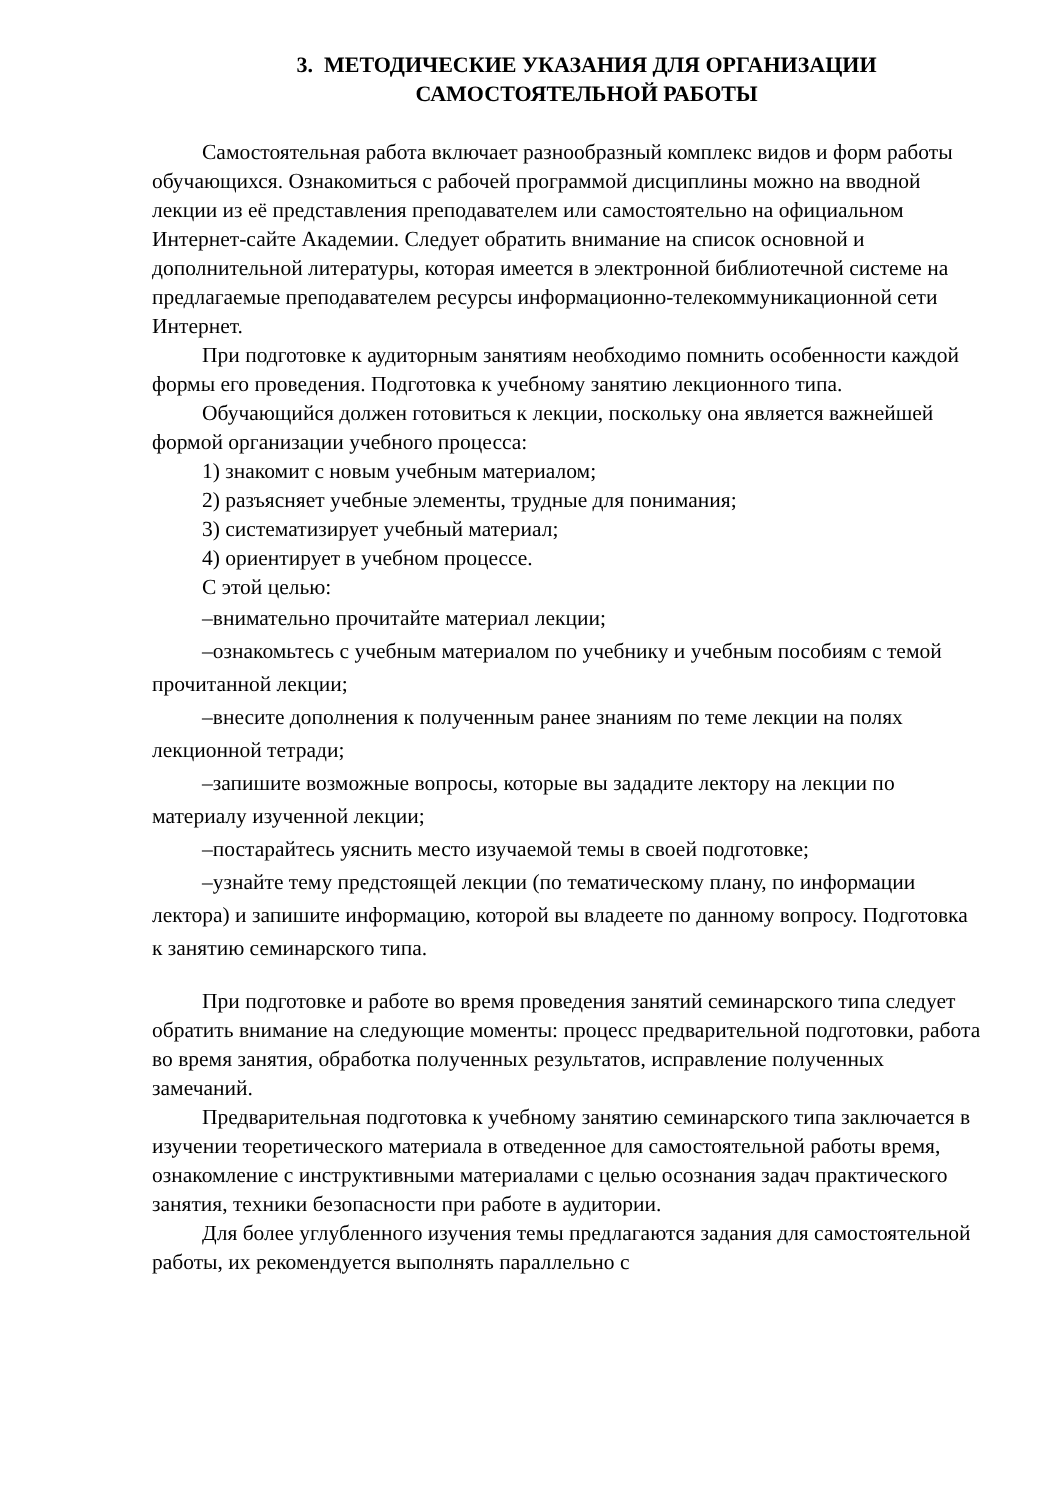3. МЕТОДИЧЕСКИЕ УКАЗАНИЯ ДЛЯ ОРГАНИЗАЦИИ
САМОСТОЯТЕЛЬНОЙ РАБОТЫ
Самостоятельная работа включает разнообразный комплекс видов и форм работы обучающихся. Ознакомиться с рабочей программой дисциплины можно на вводной лекции из её представления преподавателем или самостоятельно на официальном Интернет-сайте Академии. Следует обратить внимание на список основной и дополнительной литературы, которая имеется в электронной библиотечной системе на предлагаемые преподавателем ресурсы информационно-телекоммуникационной сети Интернет.
При подготовке к аудиторным занятиям необходимо помнить особенности каждой формы его проведения. Подготовка к учебному занятию лекционного типа.
Обучающийся должен готовиться к лекции, поскольку она является важнейшей формой организации учебного процесса:
1) знакомит с новым учебным материалом;
2) разъясняет учебные элементы, трудные для понимания;
3) систематизирует учебный материал;
4) ориентирует в учебном процессе.
С этой целью:
–внимательно прочитайте материал лекции;
–ознакомьтесь с учебным материалом по учебнику и учебным пособиям с темой прочитанной лекции;
–внесите дополнения к полученным ранее знаниям по теме лекции на полях лекционной тетради;
–запишите возможные вопросы, которые вы зададите лектору на лекции по материалу изученной лекции;
–постарайтесь уяснить место изучаемой темы в своей подготовке;
–узнайте тему предстоящей лекции (по тематическому плану, по информации лектора) и запишите информацию, которой вы владеете по данному вопросу. Подготовка к занятию семинарского типа.
При подготовке и работе во время проведения занятий семинарского типа следует обратить внимание на следующие моменты: процесс предварительной подготовки, работа во время занятия, обработка полученных результатов, исправление полученных замечаний.
Предварительная подготовка к учебному занятию семинарского типа заключается в изучении теоретического материала в отведенное для самостоятельной работы время, ознакомление с инструктивными материалами с целью осознания задач практического занятия, техники безопасности при работе в аудитории.
Для более углубленного изучения темы предлагаются задания для самостоятельной работы, их рекомендуется выполнять параллельно с